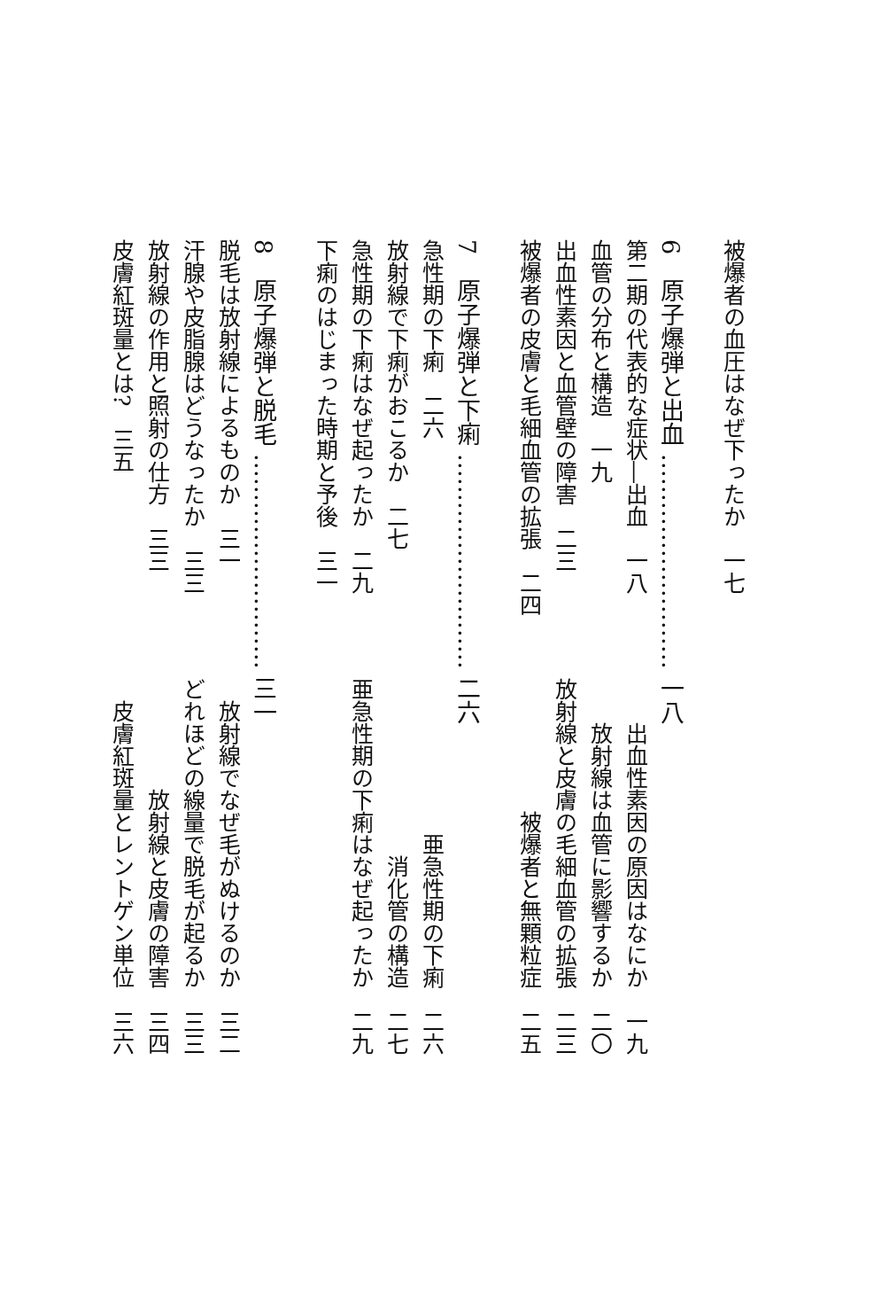被爆者の血圧はなぜ下ったか　一七
6　原子爆弾と出血 ……………………… 一八
第二期の代表的な症状―出血　一八 出血性素因の原因はなにか　一九
血管の分布と構造　一九 放射線は血管に影響するか　二〇
出血性素因と血管壁の障害　二三 放射線と皮膚の毛細血管の拡張　二三
被爆者の皮膚と毛細血管の拡張　二四 被爆者と無顆粒症　二五
7　原子爆弾と下痢 ……………………… 二六
急性期の下痢　二六 亜急性期の下痢　二六
放射線で下痢がおこるか　二七 消化管の構造　二七
急性期の下痢はなぜ起ったか　二九 亜急性期の下痢はなぜ起ったか　二九
下痢のはじまった時期と予後　三一
8　原子爆弾と脱毛 ……………………… 三一
脱毛は放射線によるものか　三一 放射線でなぜ毛がぬけるのか　三二
汗腺や皮脂腺はどうなったか　三三 どれほどの線量で脱毛が起るか　三三
放射線の作用と照射の仕方　三三 放射線と皮膚の障害　三四
皮膚紅斑量とは?　三五 皮膚紅斑量とレントゲン単位　三六